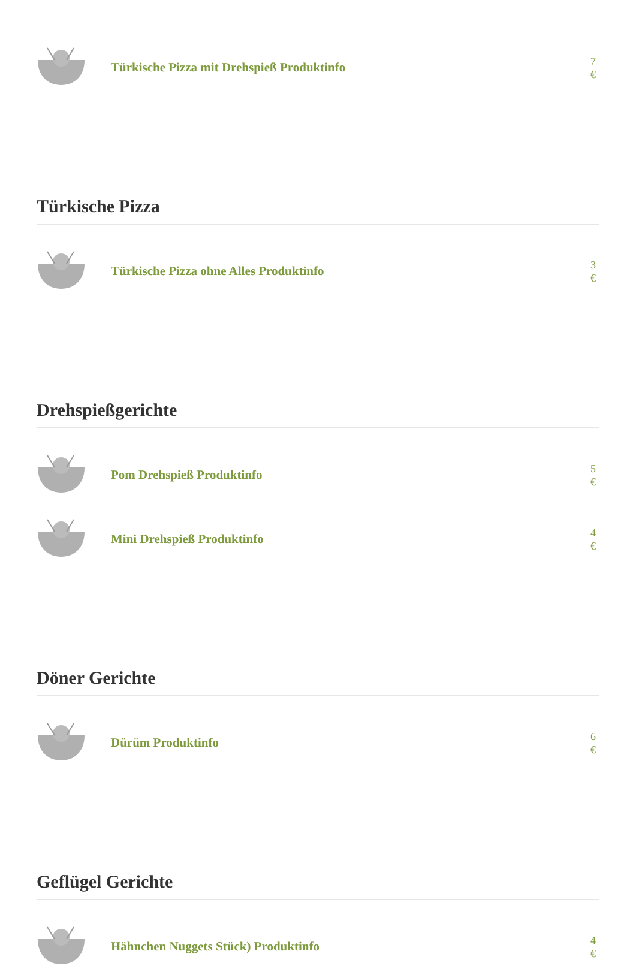Türkische Pizza mit Drehspieß Produktinfo
7 €
Türkische Pizza
Türkische Pizza ohne Alles Produktinfo
3 €
Drehspießgerichte
Pom Drehspieß Produktinfo
5 €
Mini Drehspieß Produktinfo
4 €
Döner Gerichte
Dürüm Produktinfo
6 €
Geflügel Gerichte
Hähnchen Nuggets Stück) Produktinfo
4 €